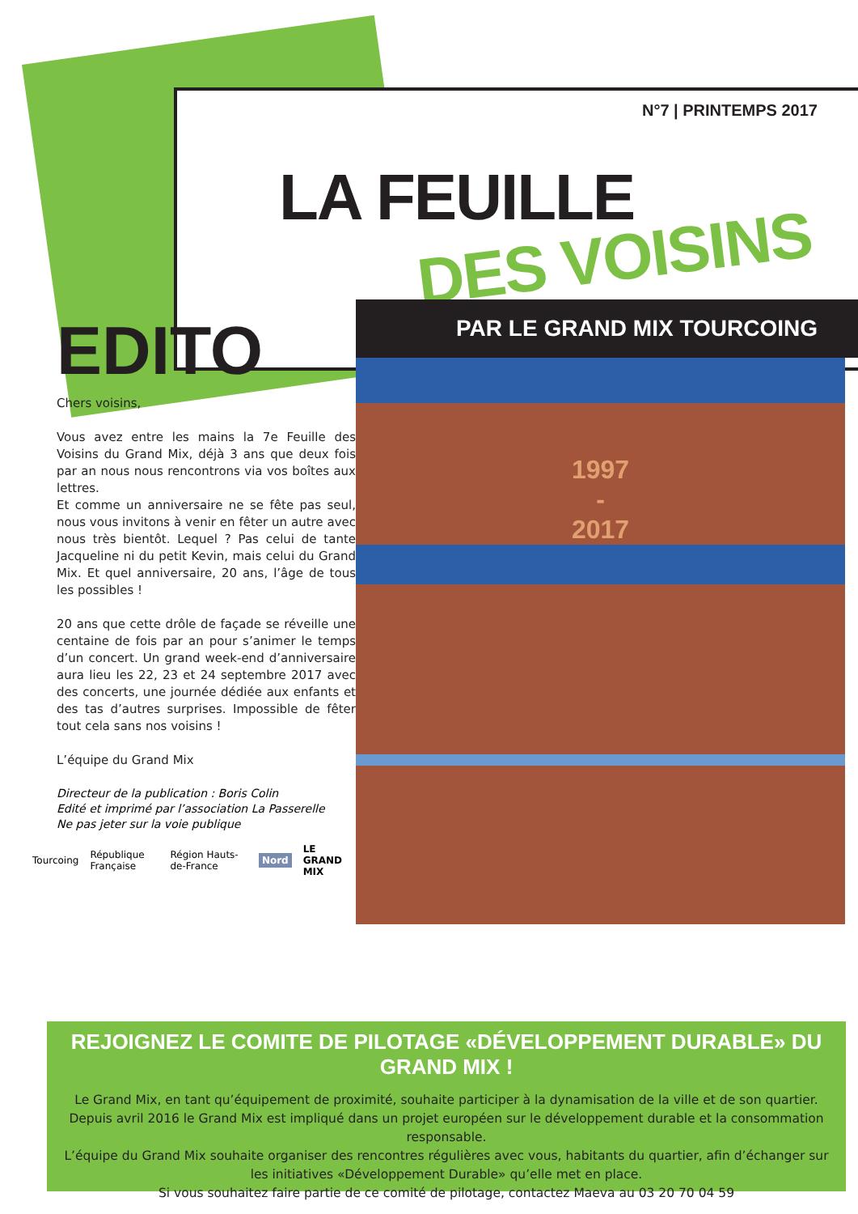N°7 | PRINTEMPS 2017
LA FEUILLE
DES VOISINS
EDITO
Chers voisins,
Vous avez entre les mains la 7e Feuille des Voisins du Grand Mix, déjà 3 ans que deux fois par an nous nous rencontrons via vos boîtes aux lettres.
Et comme un anniversaire ne se fête pas seul, nous vous invitons à venir en fêter un autre avec nous très bientôt. Lequel ? Pas celui de tante Jacqueline ni du petit Kevin, mais celui du Grand Mix. Et quel anniversaire, 20 ans, l’âge de tous les possibles !
20 ans que cette drôle de façade se réveille une centaine de fois par an pour s’animer le temps d’un concert. Un grand week-end d’anniversaire aura lieu les 22, 23 et 24 septembre 2017 avec des concerts, une journée dédiée aux enfants et des tas d’autres surprises. Impossible de fêter tout cela sans nos voisins !
L’équipe du Grand Mix
Directeur de la publication : Boris Colin
Edité et imprimé par l’association La Passerelle
Ne pas jeter sur la voie publique
Tourcoing République Française Région Hauts-de-France Nord LE GRAND MIX
PAR LE GRAND MIX TOURCOING
1997
-
2017
REJOIGNEZ LE COMITE DE PILOTAGE «DÉVELOPPEMENT DURABLE» DU GRAND MIX !
Le Grand Mix, en tant qu’équipement de proximité, souhaite participer à la dynamisation de la ville et de son quartier. Depuis avril 2016 le Grand Mix est impliqué dans un projet européen sur le développement durable et la consommation responsable.
L’équipe du Grand Mix souhaite organiser des rencontres régulières avec vous, habitants du quartier, afin d’échanger sur les initiatives «Développement Durable» qu’elle met en place.
Si vous souhaitez faire partie de ce comité de pilotage, contactez Maeva au 03 20 70 04 59